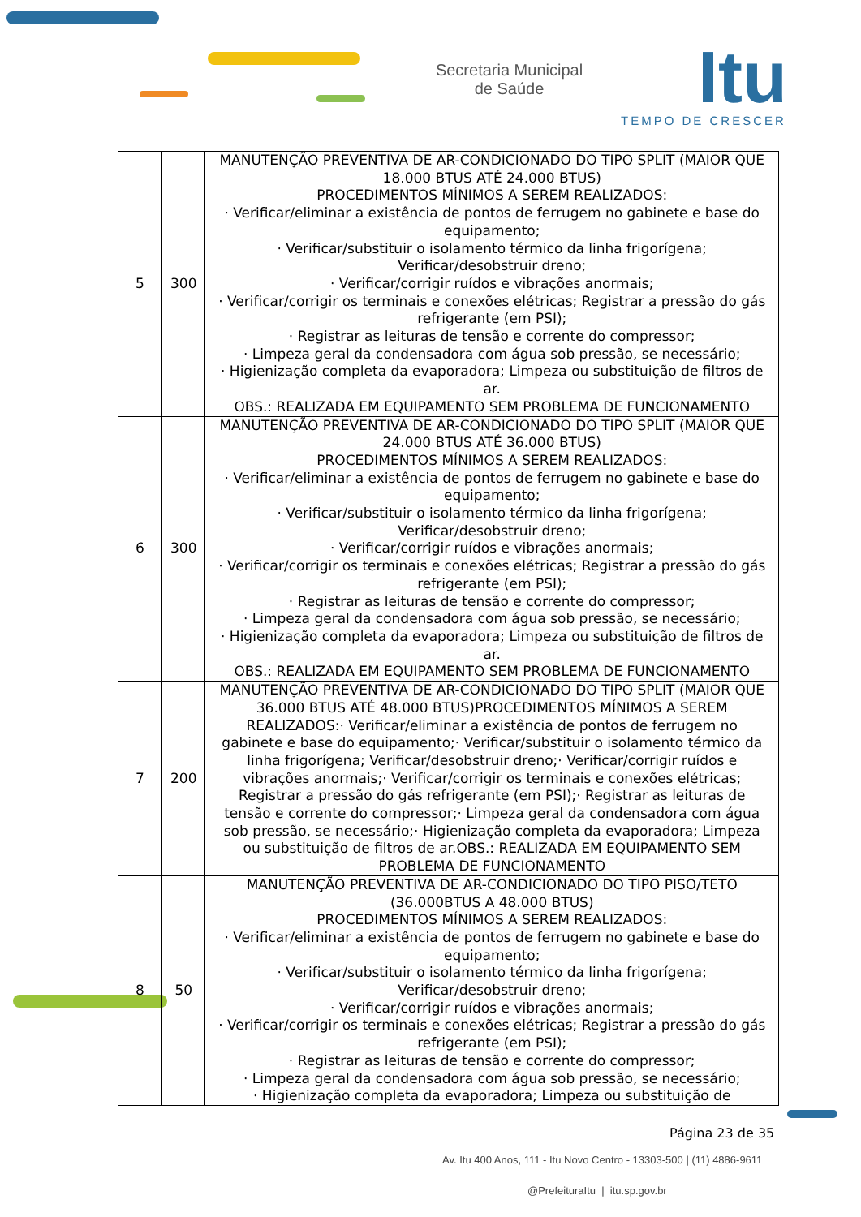Secretaria Municipal
de Saúde
Itu
TEMPO DE CRESCER
| 5 | 300 | MANUTENÇÃO PREVENTIVA DE AR-CONDICIONADO DO TIPO SPLIT (MAIOR QUE 18.000 BTUS ATÉ 24.000 BTUS) PROCEDIMENTOS MÍNIMOS A SEREM REALIZADOS: · Verificar/eliminar a existência de pontos de ferrugem no gabinete e base do equipamento; · Verificar/substituir o isolamento térmico da linha frigorígena; Verificar/desobstruir dreno; · Verificar/corrigir ruídos e vibrações anormais; · Verificar/corrigir os terminais e conexões elétricas; Registrar a pressão do gás refrigerante (em PSI); · Registrar as leituras de tensão e corrente do compressor; · Limpeza geral da condensadora com água sob pressão, se necessário; · Higienização completa da evaporadora; Limpeza ou substituição de filtros de ar. OBS.: REALIZADA EM EQUIPAMENTO SEM PROBLEMA DE FUNCIONAMENTO |
| 6 | 300 | MANUTENÇÃO PREVENTIVA DE AR-CONDICIONADO DO TIPO SPLIT (MAIOR QUE 24.000 BTUS ATÉ 36.000 BTUS) PROCEDIMENTOS MÍNIMOS A SEREM REALIZADOS: · Verificar/eliminar a existência de pontos de ferrugem no gabinete e base do equipamento; · Verificar/substituir o isolamento térmico da linha frigorígena; Verificar/desobstruir dreno; · Verificar/corrigir ruídos e vibrações anormais; · Verificar/corrigir os terminais e conexões elétricas; Registrar a pressão do gás refrigerante (em PSI); · Registrar as leituras de tensão e corrente do compressor; · Limpeza geral da condensadora com água sob pressão, se necessário; · Higienização completa da evaporadora; Limpeza ou substituição de filtros de ar. OBS.: REALIZADA EM EQUIPAMENTO SEM PROBLEMA DE FUNCIONAMENTO |
| 7 | 200 | MANUTENÇÃO PREVENTIVA DE AR-CONDICIONADO DO TIPO SPLIT (MAIOR QUE 36.000 BTUS ATÉ 48.000 BTUS)PROCEDIMENTOS MÍNIMOS A SEREM REALIZADOS:· Verificar/eliminar a existência de pontos de ferrugem no gabinete e base do equipamento;· Verificar/substituir o isolamento térmico da linha frigorígena; Verificar/desobstruir dreno;· Verificar/corrigir ruídos e vibrações anormais;· Verificar/corrigir os terminais e conexões elétricas; Registrar a pressão do gás refrigerante (em PSI);· Registrar as leituras de tensão e corrente do compressor;· Limpeza geral da condensadora com água sob pressão, se necessário;· Higienização completa da evaporadora; Limpeza ou substituição de filtros de ar.OBS.: REALIZADA EM EQUIPAMENTO SEM PROBLEMA DE FUNCIONAMENTO |
| 8 | 50 | MANUTENÇÃO PREVENTIVA DE AR-CONDICIONADO DO TIPO PISO/TETO (36.000BTUS A 48.000 BTUS) PROCEDIMENTOS MÍNIMOS A SEREM REALIZADOS: · Verificar/eliminar a existência de pontos de ferrugem no gabinete e base do equipamento; · Verificar/substituir o isolamento térmico da linha frigorígena; Verificar/desobstruir dreno; · Verificar/corrigir ruídos e vibrações anormais; · Verificar/corrigir os terminais e conexões elétricas; Registrar a pressão do gás refrigerante (em PSI); · Registrar as leituras de tensão e corrente do compressor; · Limpeza geral da condensadora com água sob pressão, se necessário; · Higienização completa da evaporadora; Limpeza ou substituição de |
Página 23 de 35
Av. Itu 400 Anos, 111 - Itu Novo Centro - 13303-500 | (11) 4886-9611
@PrefeituraItu | itu.sp.gov.br